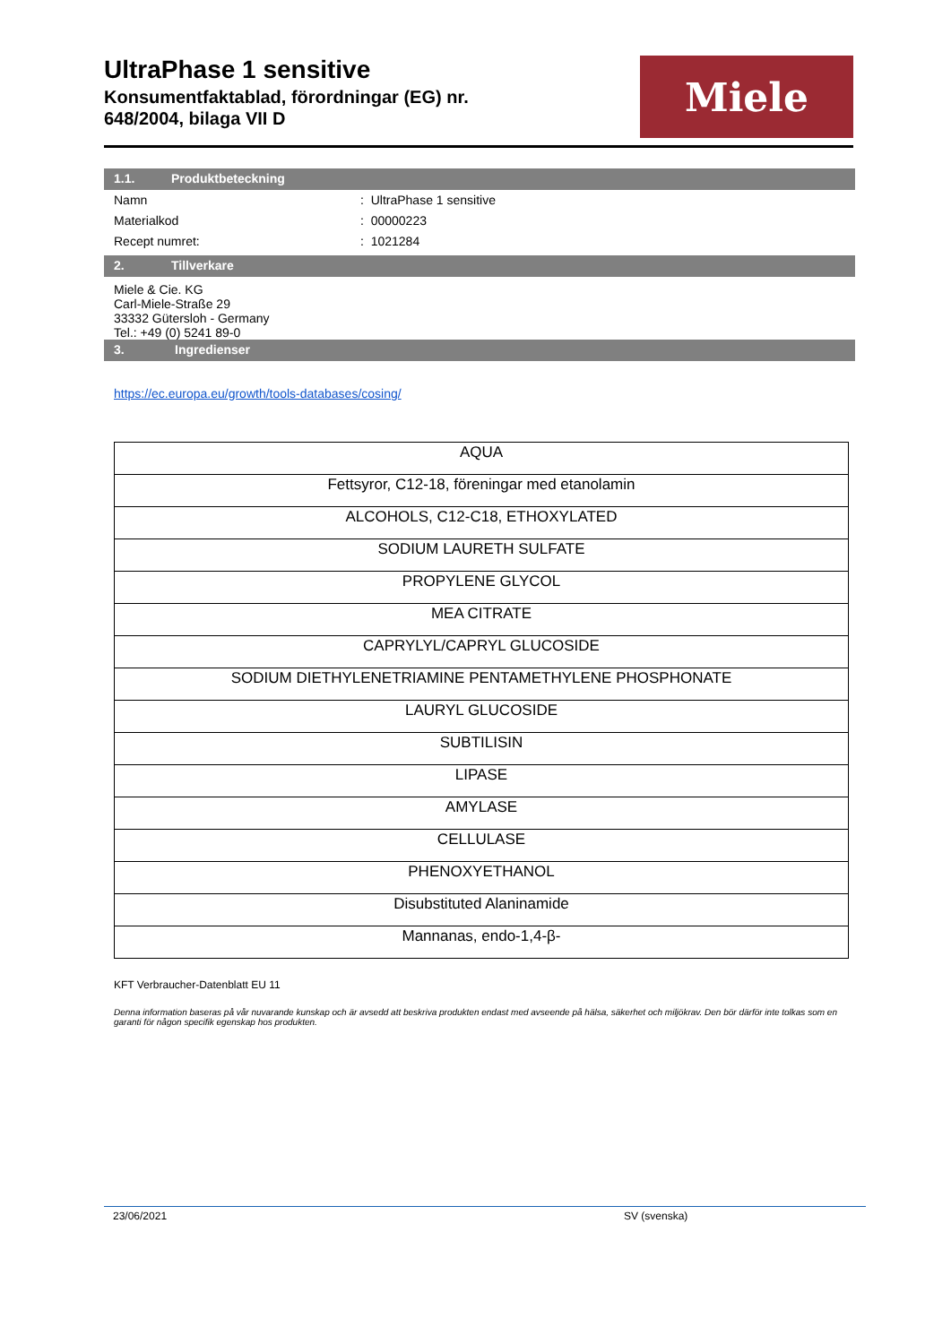UltraPhase 1 sensitive
Konsumentfaktablad, förordningar (EG) nr.
648/2004, bilaga VII D
Miele
1.1. Produktbeteckning
Namn : UltraPhase 1 sensitive
Materialkod : 00000223
Recept numret: : 1021284
2. Tillverkare
Miele & Cie. KG
Carl-Miele-Straße 29
33332 Gütersloh - Germany
Tel.: +49 (0) 5241 89-0
3. Ingredienser
https://ec.europa.eu/growth/tools-databases/cosing/
| AQUA |
| Fettsyror, C12-18, föreningar med etanolamin |
| ALCOHOLS, C12-C18, ETHOXYLATED |
| SODIUM LAURETH SULFATE |
| PROPYLENE GLYCOL |
| MEA CITRATE |
| CAPRYLYL/CAPRYL GLUCOSIDE |
| SODIUM DIETHYLENETRIAMINE PENTAMETHYLENE PHOSPHONATE |
| LAURYL GLUCOSIDE |
| SUBTILISIN |
| LIPASE |
| AMYLASE |
| CELLULASE |
| PHENOXYETHANOL |
| Disubstituted Alaninamide |
| Mannanas, endo-1,4-β- |
KFT Verbraucher-Datenblatt EU 11
Denna information baseras på vår nuvarande kunskap och är avsedd att beskriva produkten endast med avseende på hälsa, säkerhet och miljökrav. Den bör därför inte tolkas som en garanti för någon specifik egenskap hos produkten.
23/06/2021 SV (svenska)